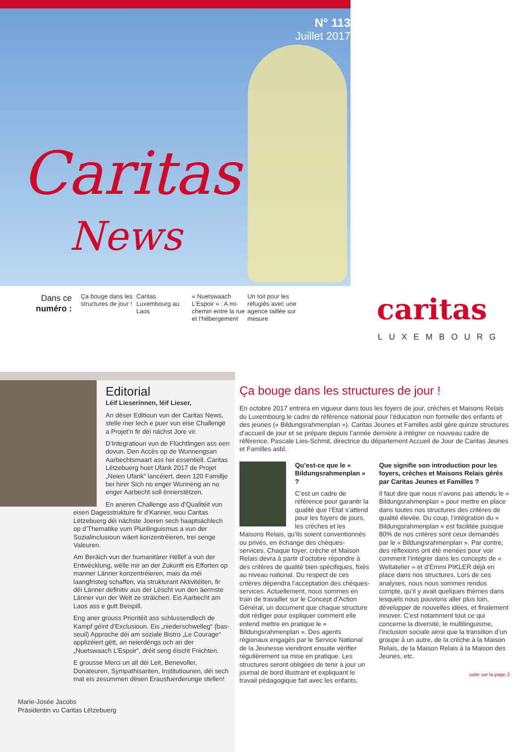N° 113
Juillet 2017
Caritas
News
Dans ce numéro :
Ça bouge dans les structures de jour !
Caritas Luxembourg au Laos
« Nuetswaach L’Espoir » : A mi-chemin entre la rue et l’hébergement
Un toit pour les réfugiés avec une agence taillée sur mesure
caritas
LUXEMBOURG
Editorial
Léif Lieserinnen, léif Lieser,
An dëser Editioun vun der Caritas News, stelle mer lech e puer vun eise Challengë a Projet’n fir déi nächst Jore vir.
D’Integratioun vun de Flüchtlingen ass een dovun. Den Accès op de Wunnengsan Aarbechtsmaart ass hei essentiell. Caritas Lëtzebuerg huet Ufank 2017 de Projet „Neien Ufank“ lancéiert, deen 120 Famillje bei hirer Sich no enger Wunneng an no enger Aarbecht soll ënnerstëtzen.
En aneren Challenge ass d’Qualitéit vun eisen Dagesstrukture fir d’Kanner, wou Caritas Lëtzebuerg déi nächste Joeren sech haaptsächlech op d’Thematike vum Plurilinguismus a vun der Sozialinclusioun wäert konzentréieren, trei senge Valeuren.
Am Beräich vun der humanitärer Hëllef a vun der Entwécklung, wëlle mir an der Zukunft eis Efforten op manner Länner konzentréieren, mais da méi laangfristeg schaffen, via strukturant Aktivitéiten, fir déi Länner definitiv aus der Lëscht vun den äermste Länner vun der Welt ze sträichen. Eis Aarbecht am Laos ass e gutt Beispill.
Eng aner grouss Prioritéit ass schlussendlech de Kampf géint d’Exclusioun. Eis „niederschwelleg“ (bas-seuil) Approche déi am soziale Bistro „Le Courage“ applizéiert gëtt, an neierdéngs och an der „Nuetswaach L’Espoir“, dréit seng éischt Friichten.
E grousse Merci un all déi Leit, Benevoller, Donateuren, Sympathisanten, Institutiounen, déi sech mat eis zesummen dësen Erausfuerderunge stellen!
Marie-Josée Jacobs
Präsidentin vu Caritas Lëtzebuerg
Ça bouge dans les structures de jour !
En octobre 2017 entrera en vigueur dans tous les foyers de jour, crèches et Maisons Relais du Luxembourg le cadre de référence national pour l’éducation non formelle des enfants et des jeunes (« Bildungsrahmenplan »). Caritas Jeunes et Familles asbl gère quinze structures d’accueil de jour et se prépare depuis l’année dernière à intégrer ce nouveau cadre de référence. Pascale Lies-Schmit, directrice du département Accueil de Jour de Caritas Jeunes et Familles asbl.
Qu’est-ce que le « Bildungsrahmenplan » ?
C’est un cadre de référence pour garantir la qualité que l’Etat s’attend pour les foyers de jours, les crèches et les Maisons Relais, qu’ils soient conventionnés ou privés, en échange des chèques-services. Chaque foyer, crèche et Maison Relais devra à partir d’octobre répondre à des critères de qualité bien spécifiques, fixés au niveau national. Du respect de ces critères dépendra l’acceptation des chèques-services. Actuellement, nous sommes en train de travailler sur le Concept d’Action Général, un document que chaque structure doit rédiger pour expliquer comment elle entend mettre en pratique le « Bildungsrahmenplan ». Des agents régionaux engagés par le Service National de la Jeunesse viendront ensuite vérifier régulièrement sa mise en pratique. Les structures seront obligées de tenir à jour un journal de bord illustrant et expliquant le travail pédagogique fait avec les enfants.
Que signifie son introduction pour les foyers, crèches et Maisons Relais gérés par Caritas Jeunes et Familles ?
Il faut dire que nous n’avons pas attendu le « Bildungsrahmenplan » pour mettre en place dans toutes nos structures des critères de qualité élevée. Du coup, l’intégration du « Bildungsrahmenplan » est facilitée puisque 80% de nos critères sont ceux demandés par le « Bildungsrahmenplan ». Par contre, des réflexions ont été menées pour voir comment l’intégrer dans les concepts de « Weltatelier » et d’Emmi PIKLER déjà en place dans nos structures. Lors de ces analyses, nous nous sommes rendus compte, qu’il y avait quelques thèmes dans lesquels nous pouvions aller plus loin, développer de nouvelles idées, et finalement innover. C’est notamment tout ce qui concerne la diversité, le multilinguisme, l’inclusion sociale ainsi que la transition d’un groupe à un autre, de la crèche à la Maison Relais, de la Maison Relais à la Maison des Jeunes, etc.
suite sur la page 2